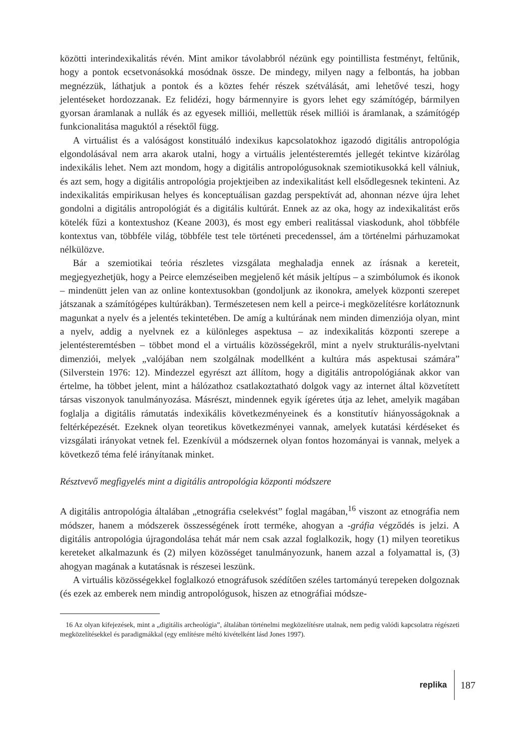közötti interindexikalitás révén. Mint amikor távolabbról nézünk egy pointillista festményt, feltűnik, hogy a pontok ecsetvonásokká mosódnak össze. De mindegy, milyen nagy a felbontás, ha jobban megnézzük, láthatjuk a pontok és a köztes fehér részek szétválását, ami lehetővé teszi, hogy jelentéseket hordozzanak. Ez felidézi, hogy bármennyire is gyors lehet egy számítógép, bármilyen gyorsan áramlanak a nullák és az egyesek milliói, mellettük rések milliói is áramlanak, a számítógép funkcionalitása maguktól a résektől függ.
A virtuálist és a valóságost konstituáló indexikus kapcsolatokhoz igazodó digitális antropológia elgondolásával nem arra akarok utalni, hogy a virtuális jelentésteremtés jellegét tekintve kizárólag indexikális lehet. Nem azt mondom, hogy a digitális antropológusoknak szemiotikusokká kell válniuk, és azt sem, hogy a digitális antropológia projektjeiben az indexikalitást kell elsődlegesnek tekinteni. Az indexikalitás empirikusan helyes és konceptuálisan gazdag perspektívát ad, ahonnan nézve újra lehet gondolni a digitális antropológiát és a digitális kultúrát. Ennek az az oka, hogy az indexikalitást erős kötelék fűzi a kontextushoz (Keane 2003), és most egy emberi realitással viaskodunk, ahol többféle kontextus van, többféle világ, többféle test tele történeti precedenssel, ám a történelmi párhuzamokat nélkülözve.
Bár a szemiotikai teória részletes vizsgálata meghaladja ennek az írásnak a kereteit, megjegyezhetjük, hogy a Peirce elemzéseiben megjelenő két másik jeltípus – a szimbólumok és ikonok – mindenütt jelen van az online kontextusokban (gondoljunk az ikonokra, amelyek központi szerepet játszanak a számítógépes kultúrákban). Természetesen nem kell a peirce-i megközelítésre korlátoznunk magunkat a nyelv és a jelentés tekintetében. De amíg a kultúrának nem minden dimenziója olyan, mint a nyelv, addig a nyelvnek ez a különleges aspektusa – az indexikalitás központi szerepe a jelentésteremtésben – többet mond el a virtuális közösségekről, mint a nyelv strukturális-nyelvtani dimenziói, melyek „valójában nem szolgálnak modellként a kultúra más aspektusai számára” (Silverstein 1976: 12). Mindezzel egyrészt azt állítom, hogy a digitális antropológiának akkor van értelme, ha többet jelent, mint a hálózathoz csatlakoztatható dolgok vagy az internet által közvetített társas viszonyok tanulmányozása. Másrészt, mindennek egyik ígéretes útja az lehet, amelyik magában foglalja a digitális rámutatás indexikális következményeinek és a konstitutív hiányosságoknak a feltérképezését. Ezeknek olyan teoretikus következményei vannak, amelyek kutatási kérdéseket és vizsgálati irányokat vetnek fel. Ezenkívül a módszernek olyan fontos hozományai is vannak, melyek a következő téma felé irányítanak minket.
Résztvevő megfigyelés mint a digitális antropológia központi módszere
A digitális antropológia általában „etnográfia cselekvést” foglal magában,<sup>16</sup> viszont az etnográfia nem módszer, hanem a módszerek összességének írott terméke, ahogyan a -gráfia végződés is jelzi. A digitális antropológia újragondolása tehát már nem csak azzal foglalkozik, hogy (1) milyen teoretikus kereteket alkalmazunk és (2) milyen közösséget tanulmányozunk, hanem azzal a folyamattal is, (3) ahogyan magának a kutatásnak is részesei leszünk.
A virtuális közösségekkel foglalkozó etnográfusok szédítően széles tartományú terepeken dolgoznak (és ezek az emberek nem mindig antropológusok, hiszen az etnográfiai módsze-
16 Az olyan kifejezések, mint a „digitális archeológia”, általában történelmi megközelítésre utalnak, nem pedig valódi kapcsolatra régészeti megközelítésekkel és paradigmákkal (egy említésre méltó kivételként lásd Jones 1997).
replika
187